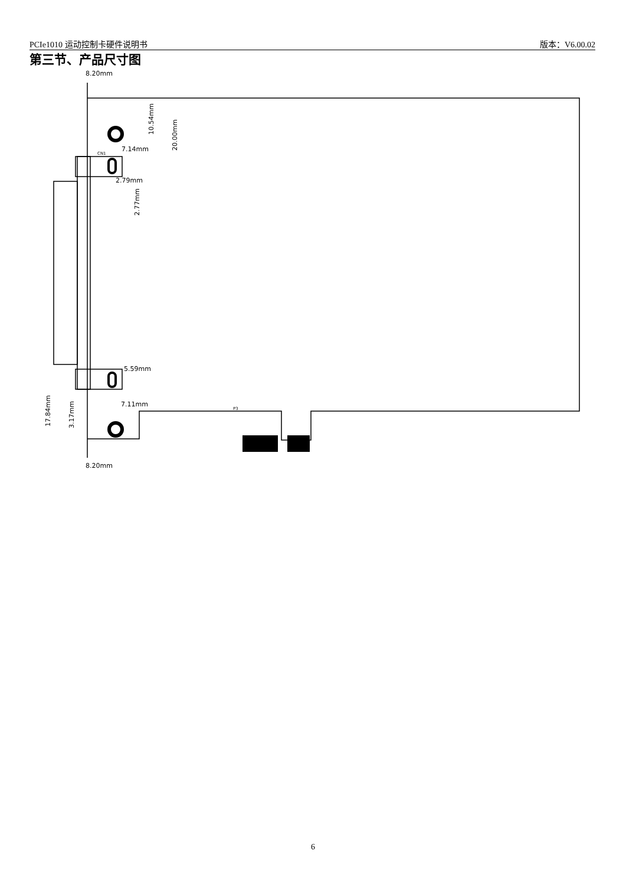PCIe1010 运动控制卡硬件说明书 版本：V6.00.02
第三节、产品尺寸图
8.20mm
7.14mm
2.79mm
5.59mm
7.11mm
8.20mm
CN1
P3
10.54mm
20.00mm
2.77mm
17.84mm
3.17mm
6